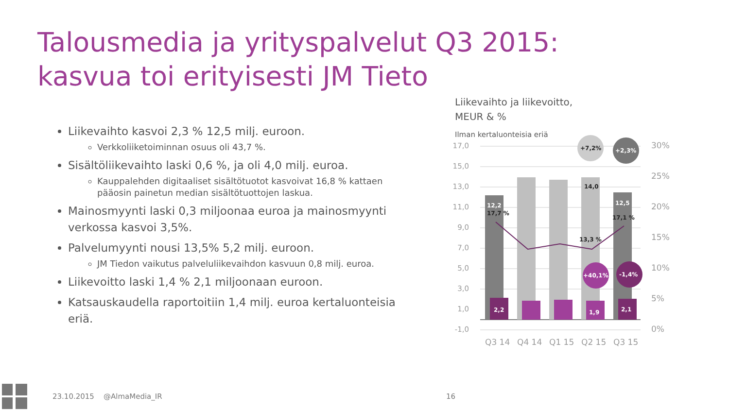Talousmedia ja yrityspalvelut Q3 2015: kasvua toi erityisesti JM Tieto
Liikevaihto kasvoi 2,3 % 12,5 milj. euroon.
Verkkoliiketoiminnan osuus oli 43,7 %.
Sisältöliikevaihto laski 0,6 %, ja oli 4,0 milj. euroa.
Kauppalehden digitaaliset sisältötuotot kasvoivat 16,8 % kattaen pääosin painetun median sisältötuottojen laskua.
Mainosmyynti laski 0,3 miljoonaa euroa ja mainosmyynti verkossa kasvoi 3,5%.
Palvelumyynti nousi 13,5% 5,2 milj. euroon.
JM Tiedon vaikutus palveluliikevaihdon kasvuun 0,8 milj. euroa.
Liikevoitto laski 1,4 % 2,1 miljoonaan euroon.
Katsauskaudella raportoitiin 1,4 milj. euroa kertaluonteisia eriä.
Liikevaihto ja liikevoitto,
MEUR & %
Ilman kertaluonteisia eriä
17,0
15,0
13,0
11,0
9,0
7,0
5,0
3,0
1,0
-1,0
30%
25%
20%
15%
10%
5%
0%
12,2
17,7 %
14,0
12,5
17,1 %
13,3 %
2,2
1,9
2,1
+7,2%
+2,3%
+40,1%
-1,4%
Q3 14
Q4 14
Q1 15
Q2 15
Q3 15
23.10.2015 @AlmaMedia_IR 16